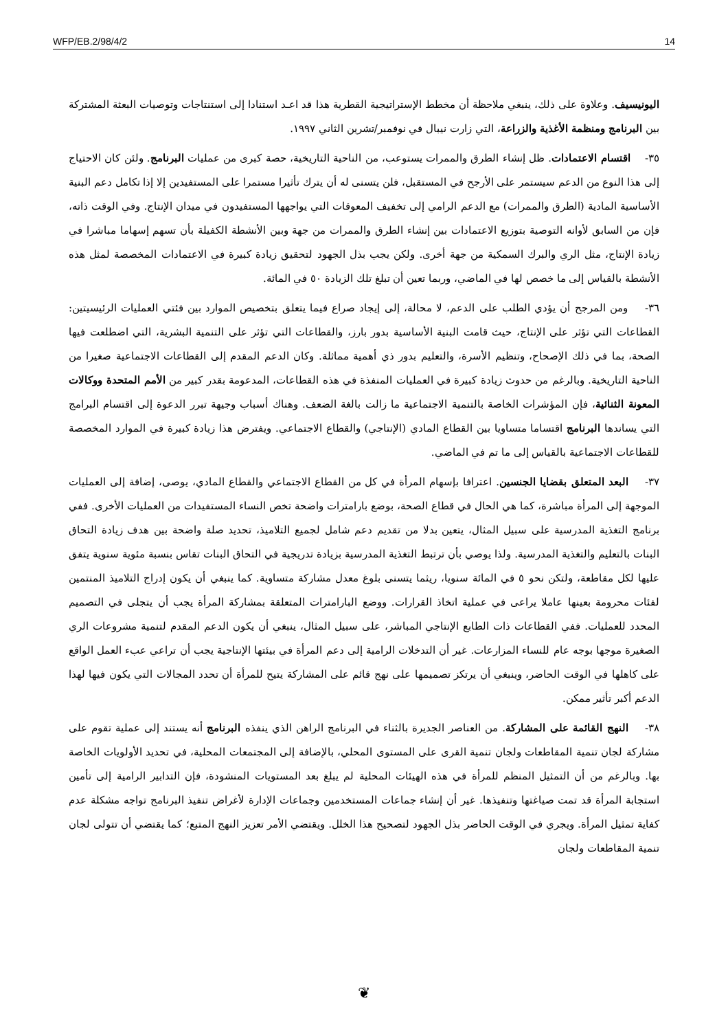WFP/EB.2/98/4/2 14
اليونيسيف. وعلاوة على ذلك، ينبغي ملاحظة أن مخطط الإستراتيجية القطرية هذا قد اعـد استنادا إلى استنتاجات وتوصيات البعثة المشتركة بين البرنامج ومنظمة الأغذية والزراعة، التي زارت نيبال في نوفمبر/تشرين الثاني ١٩٩٧.
٣٥- اقتسام الاعتمادات. ظل إنشاء الطرق والممرات يستوعب، من الناحية التاريخية، حصة كبرى من عمليات البرنامج. ولئن كان الاحتياج إلى هذا النوع من الدعم سيستمر على الأرجح في المستقبل، فلن يتسنى له أن يترك تأثيرا مستمرا على المستفيدين إلا إذا تكامل دعم البنية الأساسية المادية (الطرق والممرات) مع الدعم الرامي إلى تخفيف المعوقات التي يواجهها المستفيدون في ميدان الإنتاج. وفي الوقت ذاته، فإن من السابق لأوانه التوصية بتوزيع الاعتمادات بين إنشاء الطرق والممرات من جهة وبين الأنشطة الكفيلة بأن تسهم إسهاما مباشرا في زيادة الإنتاج، مثل الري والبرك السمكية من جهة أخرى. ولكن يجب بذل الجهود لتحقيق زيادة كبيرة في الاعتمادات المخصصة لمثل هذه الأنشطة بالقياس إلى ما خصص لها في الماضي، وربما تعين أن تبلغ تلك الزيادة ٥٠ في المائة.
٣٦- ومن المرجح أن يؤدي الطلب على الدعم، لا محالة، إلى إيجاد صراع فيما يتعلق بتخصيص الموارد بين فئتي العمليات الرئيسيتين: القطاعات التي تؤثر على الإنتاج، حيث قامت البنية الأساسية بدور بارز، والقطاعات التي تؤثر على التنمية البشرية، التي اضطلعت فيها الصحة، بما في ذلك الإصحاح، وتنظيم الأسرة، والتعليم بدور ذي أهمية مماثلة. وكان الدعم المقدم إلى القطاعات الاجتماعية صغيرا من الناحية التاريخية. وبالرغم من حدوث زيادة كبيرة في العمليات المنفذة في هذه القطاعات، المدعومة بقدر كبير من الأمم المتحدة ووكالات المعونة الثنائية، فإن المؤشرات الخاصة بالتنمية الاجتماعية ما زالت بالغة الضعف. وهناك أسباب وجيهة تبرر الدعوة إلى اقتسام البرامج التي يساندها البرنامج اقتساما متساويا بين القطاع المادي (الإنتاجي) والقطاع الاجتماعي. ويفترض هذا زيادة كبيرة في الموارد المخصصة للقطاعات الاجتماعية بالقياس إلى ما تم في الماضي.
٣٧- البعد المتعلق بقضايا الجنسين. اعترافا بإسهام المرأة في كل من القطاع الاجتماعي والقطاع المادي، يوصى، إضافة إلى العمليات الموجهة إلى المرأة مباشرة، كما هي الحال في قطاع الصحة، بوضع بارامترات واضحة تخص النساء المستفيدات من العمليات الأخرى. ففي برنامج التغذية المدرسية على سبيل المثال، يتعين بدلا من تقديم دعم شامل لجميع التلاميذ، تحديد صلة واضحة بين هدف زيادة التحاق البنات بالتعليم والتغذية المدرسية. ولذا يوصي بأن ترتبط التغذية المدرسية بزيادة تدريجية في التحاق البنات تقاس بنسبة مئوية سنوية يتفق عليها لكل مقاطعة، ولتكن نحو ٥ في المائة سنويا، ريثما يتسنى بلوغ معدل مشاركة متساوية. كما ينبغي أن يكون إدراج التلاميذ المنتمين لفئات محرومة بعينها عاملا يراعى في عملية اتخاذ القرارات. ووضع البارامترات المتعلقة بمشاركة المرأة يجب أن يتجلى في التصميم المحدد للعمليات. ففي القطاعات ذات الطابع الإنتاجي المباشر، على سبيل المثال، ينبغي أن يكون الدعم المقدم لتنمية مشروعات الري الصغيرة موجها بوجه عام للنساء المزارعات. غير أن التدخلات الرامية إلى دعم المرأة في بيئتها الإنتاجية يجب أن تراعي عبء العمل الواقع على كاهلها في الوقت الحاضر، وينبغي أن يرتكز تصميمها على نهج قائم على المشاركة يتيح للمرأة أن تحدد المجالات التي يكون فيها لهذا الدعم أكبر تأثير ممكن.
٣٨- النهج القائمة على المشاركة. من العناصر الجديرة بالثناء في البرنامج الراهن الذي ينفذه البرنامج أنه يستند إلى عملية تقوم على مشاركة لجان تنمية المقاطعات ولجان تنمية القرى على المستوى المحلي، بالإضافة إلى المجتمعات المحلية، في تحديد الأولويات الخاصة بها. وبالرغم من أن التمثيل المنظم للمرأة في هذه الهيئات المحلية لم يبلغ بعد المستويات المنشودة، فإن التدابير الرامية إلى تأمين استجابة المرأة قد تمت صياغتها وتنفيذها. غير أن إنشاء جماعات المستخدمين وجماعات الإدارة لأغراض تنفيذ البرنامج تواجه مشكلة عدم كفاية تمثيل المرأة. ويجري في الوقت الحاضر بذل الجهود لتصحيح هذا الخلل. ويقتضي الأمر تعزيز النهج المتبع؛ كما يقتضي أن تتولى لجان تنمية المقاطعات ولجان
❦